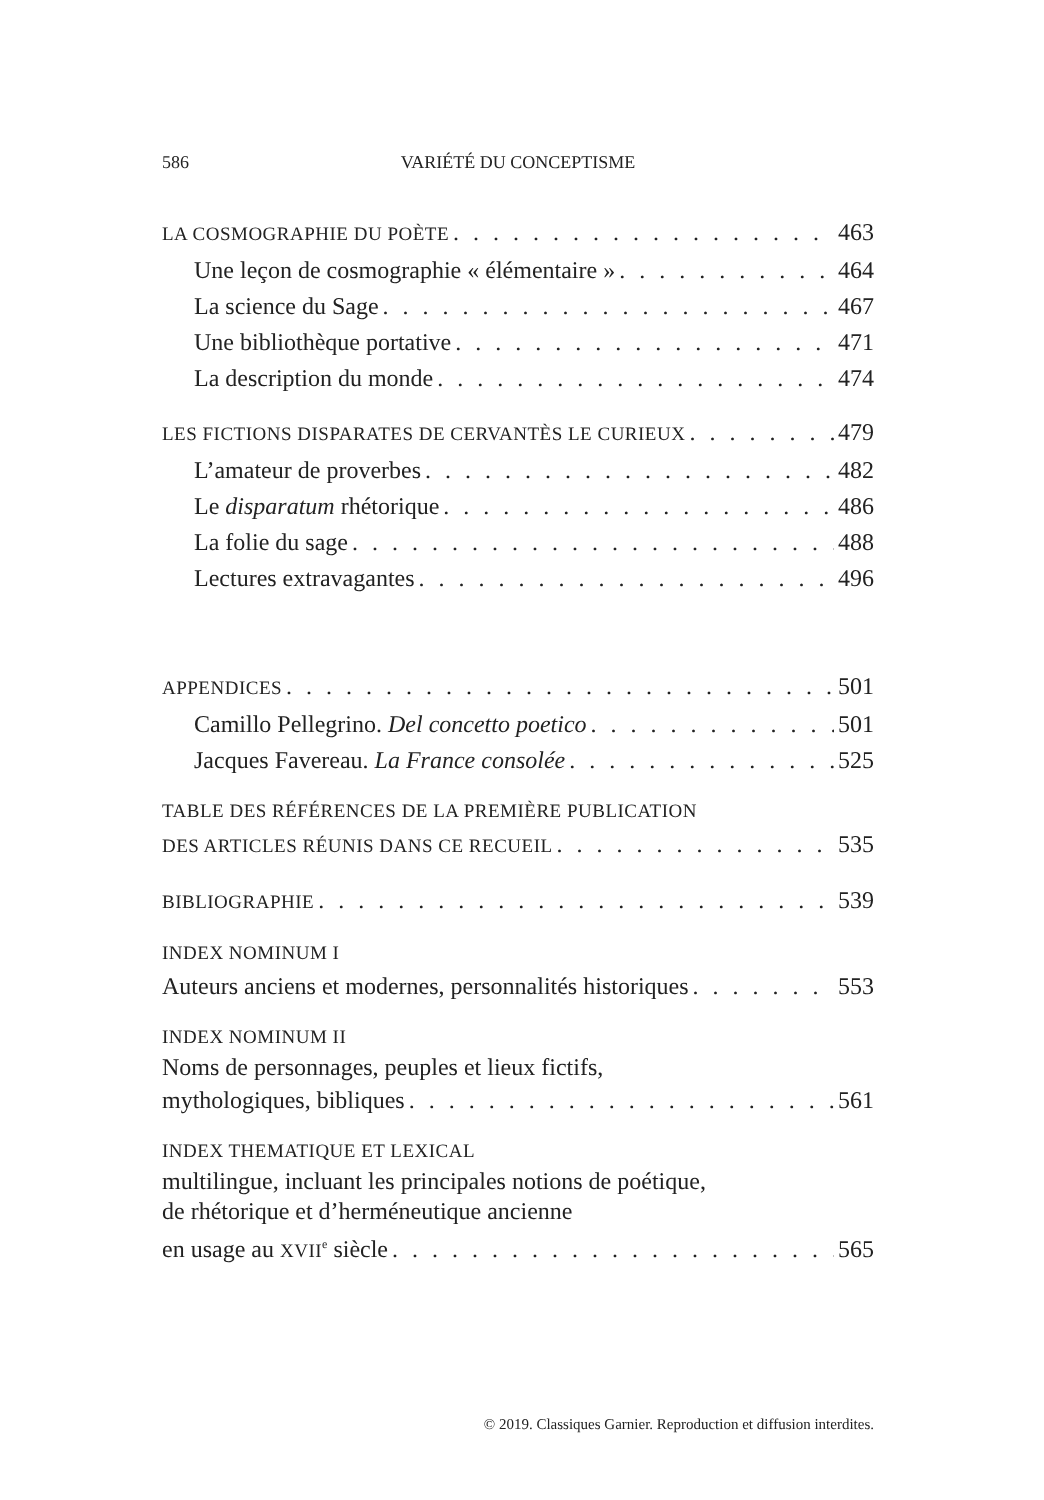586 VARIÉTÉ DU CONCEPTISME
LA COSMOGRAPHIE DU POÈTE 463
Une leçon de cosmographie « élémentaire » 464
La science du Sage 467
Une bibliothèque portative 471
La description du monde 474
LES FICTIONS DISPARATES DE CERVANTÈS LE CURIEUX 479
L’amateur de proverbes 482
Le disparatum rhétorique 486
La folie du sage 488
Lectures extravagantes 496
APPENDICES 501
Camillo Pellegrino. Del concetto poetico 501
Jacques Favereau. La France consolée 525
TABLE DES RÉFÉRENCES DE LA PREMIÈRE PUBLICATION
DES ARTICLES RÉUNIS DANS CE RECUEIL 535
BIBLIOGRAPHIE 539
INDEX NOMINUM I
Auteurs anciens et modernes, personnalités historiques 553
INDEX NOMINUM II
Noms de personnages, peuples et lieux fictifs,
mythologiques, bibliques 561
INDEX THEMATIQUE ET LEXICAL
multilingue, incluant les principales notions de poétique,
de rhétorique et d’herméneutique ancienne
en usage au XVII<sup>e</sup> siècle 565
© 2019. Classiques Garnier. Reproduction et diffusion interdites.